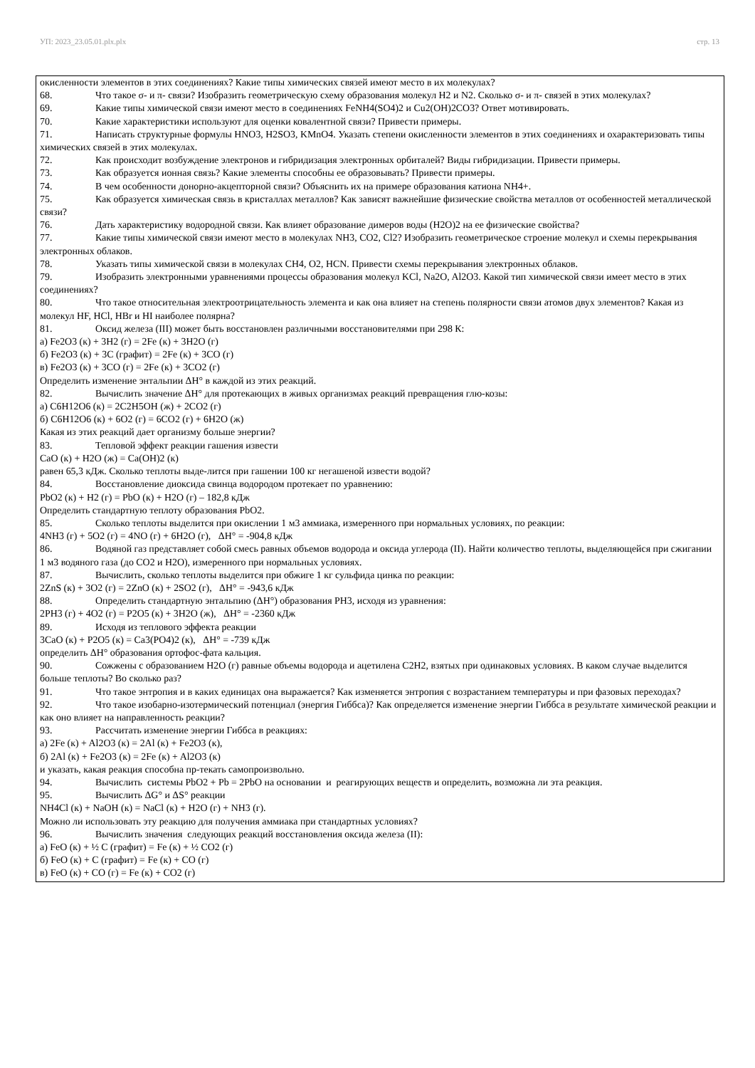УП: 2023_23.05.01.plx.plx стр. 13
окисленности элементов в этих соединениях? Какие типы химических связей имеют место в их молекулах?
68. Что такое σ- и π- связи? Изобразить геометрическую схему образования молекул Н2 и N2. Сколько σ- и π- связей в этих молекулах?
69. Какие типы химической связи имеют место в соединениях FeNH4(SO4)2 и Cu2(OH)2CO3? Ответ мотивировать.
70. Какие характеристики используют для оценки ковалентной связи? Привести примеры.
71. Написать структурные формулы HNO3, H2SO3, KMnO4. Указать степени окисленности элементов в этих соединениях и охарактеризовать типы химических связей в этих молекулах.
72. Как происходит возбуждение электронов и гибридизация электронных орбиталей? Виды гибридизации. Привести примеры.
73. Как образуется ионная связь? Какие элементы способны ее образовывать? Привести примеры.
74. В чем особенности донорно-акцепторной связи? Объяснить их на примере образования катиона NH4+.
75. Как образуется химическая связь в кристаллах металлов? Как зависят важнейшие физические свойства металлов от особенностей металлической связи?
76. Дать характеристику водородной связи. Как влияет образование димеров воды (Н2О)2 на ее физические свойства?
77. Какие типы химической связи имеют место в молекулах NH3, CO2, Cl2? Изобразить геометрическое строение молекул и схемы перекрывания электронных облаков.
78. Указать типы химической связи в молекулах CH4, O2, HCN. Привести схемы перекрывания электронных облаков.
79. Изобразить электронными уравнениями процессы образования молекул KCl, Na2O, Al2O3. Какой тип химической связи имеет место в этих соединениях?
80. Что такое относительная электроотрицательность элемента и как она влияет на степень полярности связи атомов двух элементов? Какая из молекул HF, HCl, HBr и HI наиболее полярна?
81. Оксид железа (III) может быть восстановлен различными восстановителями при 298 К:
а) Fe2O3 (к) + 3H2 (г) = 2Fe (к) + 3H2O (г)
б) Fe2O3 (к) + 3C (графит) = 2Fe (к) + 3CO (г)
в) Fe2O3 (к) + 3CO (г) = 2Fe (к) + 3CO2 (г)
Определить изменение энтальпии ΔH° в каждой из этих реакций.
82. Вычислить значение ΔH° для протекающих в живых организмах реакций превращения глю-козы:
а) C6H12O6 (к) = 2C2H5OH (ж) + 2CO2 (г)
б) C6H12O6 (к) + 6O2 (г) = 6CO2 (г) + 6H2O (ж)
Какая из этих реакций дает организму больше энергии?
83. Тепловой эффект реакции гашения извести
CaO (к) + H2O (ж) = Ca(OH)2 (к)
равен 65,3 кДж. Сколько теплоты выде-лится при гашении 100 кг негашеной извести водой?
84. Восстановление диоксида свинца водородом протекает по уравнению:
PbO2 (к) + H2 (г) = PbO (к) + H2O (г) – 182,8 кДж
Определить стандартную теплоту образования PbO2.
85. Сколько теплоты выделится при окислении 1 м3 аммиака, измеренного при нормальных условиях, по реакции:
4NH3 (г) + 5O2 (г) = 4NO (г) + 6H2O (г), ΔH° = -904,8 кДж
86. Водяной газ представляет собой смесь равных объемов водорода и оксида углерода (II). Найти количество теплоты, выделяющейся при сжигании 1 м3 водяного газа (до CO2 и H2O), измеренного при нормальных условиях.
87. Вычислить, сколько теплоты выделится при обжиге 1 кг сульфида цинка по реакции:
2ZnS (к) + 3O2 (г) = 2ZnO (к) + 2SO2 (г), ΔH° = -943,6 кДж
88. Определить стандартную энтальпию (ΔH°) образования PH3, исходя из уравнения:
2PH3 (г) + 4O2 (г) = P2O5 (к) + 3H2O (ж), ΔH° = -2360 кДж
89. Исходя из теплового эффекта реакции
3CaO (к) + P2O5 (к) = Ca3(PO4)2 (к), ΔH° = -739 кДж
определить ΔH° образования ортофос-фата кальция.
90. Сожжены с образованием H2O (г) равные объемы водорода и ацетилена C2H2, взятых при одинаковых условиях. В каком случае выделится больше теплоты? Во сколько раз?
91. Что такое энтропия и в каких единицах она выражается? Как изменяется энтропия с возрастанием температуры и при фазовых переходах?
92. Что такое изобарно-изотермический потенциал (энергия Гиббса)? Как определяется изменение энергии Гиббса в результате химической реакции и как оно влияет на направленность реакции?
93. Рассчитать изменение энергии Гиббса в реакциях:
а) 2Fe (к) + Al2O3 (к) = 2Al (к) + Fe2O3 (к),
б) 2Al (к) + Fe2O3 (к) = 2Fe (к) + Al2O3 (к)
и указать, какая реакция способна пр-текать самопроизвольно.
94. Вычислить системы PbO2 + Pb = 2PbO на основании и реагирующих веществ и определить, возможна ли эта реакция.
95. Вычислить ΔG° и ΔS° реакции
NH4Cl (к) + NaOH (к) = NaCl (к) + H2O (г) + NH3 (г).
Можно ли использовать эту реакцию для получения аммиака при стандартных условиях?
96. Вычислить значения следующих реакций восстановления оксида железа (II):
а) FeO (к) + ½ C (графит) = Fe (к) + ½ CO2 (г)
б) FeO (к) + C (графит) = Fe (к) + CO (г)
в) FeO (к) + CO (г) = Fe (к) + CO2 (г)